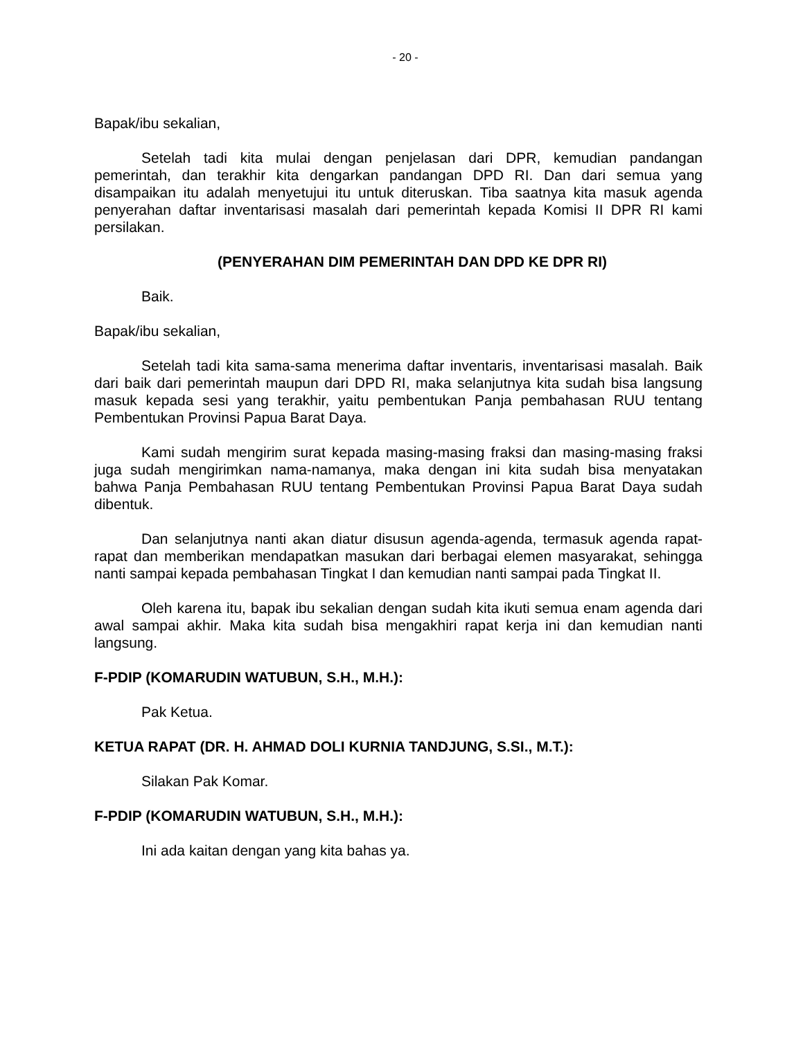- 20 -
Bapak/ibu sekalian,
Setelah tadi kita mulai dengan penjelasan dari DPR, kemudian pandangan pemerintah, dan terakhir kita dengarkan pandangan DPD RI. Dan dari semua yang disampaikan itu adalah menyetujui itu untuk diteruskan. Tiba saatnya kita masuk agenda penyerahan daftar inventarisasi masalah dari pemerintah kepada Komisi II DPR RI kami persilakan.
(PENYERAHAN DIM PEMERINTAH DAN DPD KE DPR RI)
Baik.
Bapak/ibu sekalian,
Setelah tadi kita sama-sama menerima daftar inventaris, inventarisasi masalah. Baik dari baik dari pemerintah maupun dari DPD RI, maka selanjutnya kita sudah bisa langsung masuk kepada sesi yang terakhir, yaitu pembentukan Panja pembahasan RUU tentang Pembentukan Provinsi Papua Barat Daya.
Kami sudah mengirim surat kepada masing-masing fraksi dan masing-masing fraksi juga sudah mengirimkan nama-namanya, maka dengan ini kita sudah bisa menyatakan bahwa Panja Pembahasan RUU tentang Pembentukan Provinsi Papua Barat Daya sudah dibentuk.
Dan selanjutnya nanti akan diatur disusun agenda-agenda, termasuk agenda rapat-rapat dan memberikan mendapatkan masukan dari berbagai elemen masyarakat, sehingga nanti sampai kepada pembahasan Tingkat I dan kemudian nanti sampai pada Tingkat II.
Oleh karena itu, bapak ibu sekalian dengan sudah kita ikuti semua enam agenda dari awal sampai akhir. Maka kita sudah bisa mengakhiri rapat kerja ini dan kemudian nanti langsung.
F-PDIP (KOMARUDIN WATUBUN, S.H., M.H.):
Pak Ketua.
KETUA RAPAT (DR. H. AHMAD DOLI KURNIA TANDJUNG, S.SI., M.T.):
Silakan Pak Komar.
F-PDIP (KOMARUDIN WATUBUN, S.H., M.H.):
Ini ada kaitan dengan yang kita bahas ya.